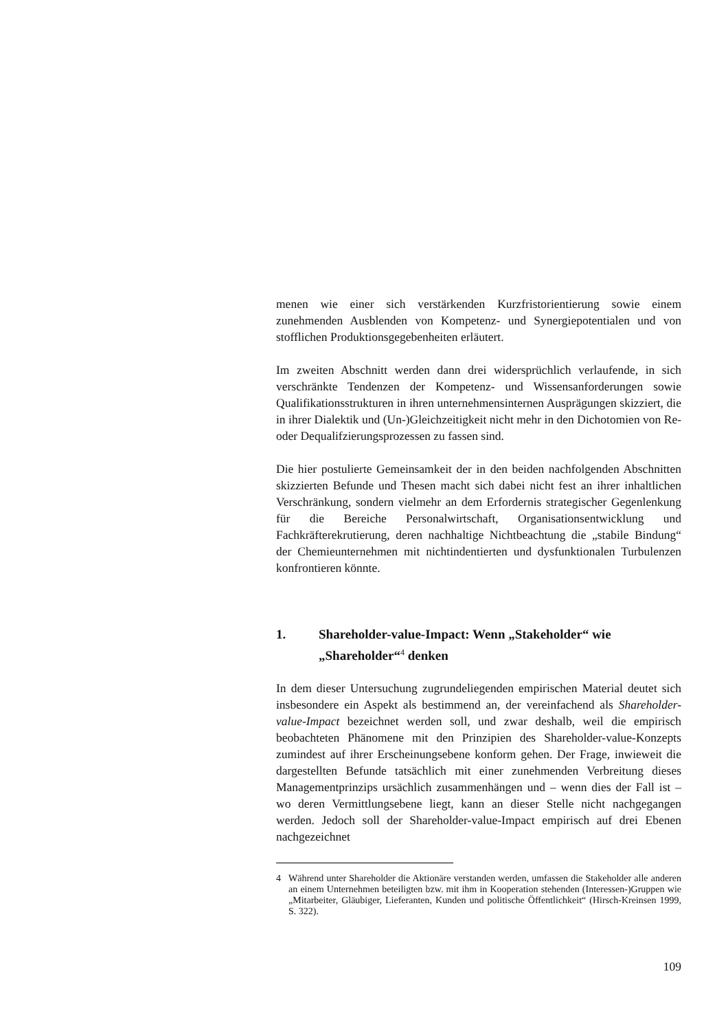menen wie einer sich verstärkenden Kurzfristorientierung sowie einem zunehmenden Ausblenden von Kompetenz- und Synergiepotentialen und von stofflichen Produktionsgegebenheiten erläutert.
Im zweiten Abschnitt werden dann drei widersprüchlich verlaufende, in sich verschränkte Tendenzen der Kompetenz- und Wissensanforderungen sowie Qualifikationsstrukturen in ihren unternehmensinternen Ausprägungen skizziert, die in ihrer Dialektik und (Un-)Gleichzeitigkeit nicht mehr in den Dichotomien von Re- oder Dequalifzierungsprozessen zu fassen sind.
Die hier postulierte Gemeinsamkeit der in den beiden nachfolgenden Abschnitten skizzierten Befunde und Thesen macht sich dabei nicht fest an ihrer inhaltlichen Verschränkung, sondern vielmehr an dem Erfordernis strategischer Gegenlenkung für die Bereiche Personalwirtschaft, Organisationsentwicklung und Fachkräfterekrutierung, deren nachhaltige Nichtbeachtung die „stabile Bindung“ der Chemieunternehmen mit nichtindentierten und dysfunktionalen Turbulenzen konfrontieren könnte.
1. Shareholder-value-Impact: Wenn „Stakeholder“ wie „Shareholder“<sup>4</sup> denken
In dem dieser Untersuchung zugrundeliegenden empirischen Material deutet sich insbesondere ein Aspekt als bestimmend an, der vereinfachend als Shareholder-value-Impact bezeichnet werden soll, und zwar deshalb, weil die empirisch beobachteten Phänomene mit den Prinzipien des Shareholder-value-Konzepts zumindest auf ihrer Erscheinungsebene konform gehen. Der Frage, inwieweit die dargestellten Befunde tatsächlich mit einer zunehmenden Verbreitung dieses Managementprinzips ursächlich zusammenhängen und – wenn dies der Fall ist – wo deren Vermittlungsebene liegt, kann an dieser Stelle nicht nachgegangen werden. Jedoch soll der Shareholder-value-Impact empirisch auf drei Ebenen nachgezeichnet
4 Während unter Shareholder die Aktionäre verstanden werden, umfassen die Stakeholder alle anderen an einem Unternehmen beteiligten bzw. mit ihm in Kooperation stehenden (Interessen-)Gruppen wie „Mitarbeiter, Gläubiger, Lieferanten, Kunden und politische Öffentlichkeit“ (Hirsch-Kreinsen 1999, S. 322).
109